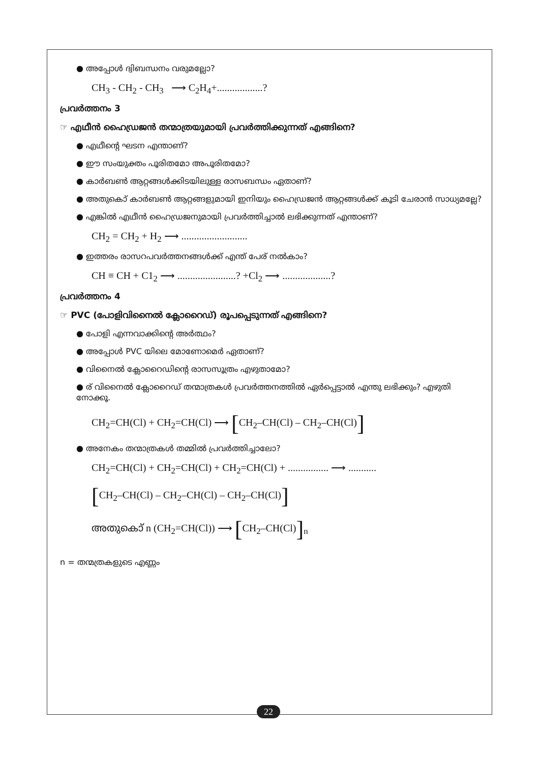● അപ്പോൾ ദ്വിബന്ധനം വരുമല്ലോ?
CH<sub>3</sub> - CH<sub>2</sub> - CH<sub>3</sub> ⟶ C<sub>2</sub>H<sub>4</sub>+..................?
പ്രവർത്തനം 3
☞ എഥീൻ ഹൈഡ്രജൻ തന്മാത്രയുമായി പ്രവർത്തിക്കുന്നത് എങ്ങിനെ?
● എഥീന്റെ ഘടന എന്താണ്?
● ഈ സംയുക്തം പൂരിതമോ അപൂരിതമോ?
● കാർബൺ ആറ്റങ്ങൾക്കിടയിലുള്ള രാസബന്ധം ഏതാണ്?
● അതുകൊ് കാർബൺ ആറ്റങ്ങളുമായി ഇനിയും ഹൈഡ്രജൻ ആറ്റങ്ങൾക്ക് കൂടി ചേരാൻ സാധ്യമല്ലേ?
● എങ്കിൽ എഥീൻ ഹൈഡ്രജനുമായി പ്രവർത്തിച്ചാൽ ലഭിക്കുന്നത് എന്താണ്?
CH<sub>2</sub> = CH<sub>2</sub> + H<sub>2</sub> ⟶ ..........................
● ഇത്തരം രാസറപവർത്തനങ്ങൾക്ക് എന്ത് പേര് നൽകാം?
CH ≡ CH + C1<sub>2</sub> ⟶ .......................? +Cl<sub>2</sub> ⟶ ...................?
പ്രവർത്തനം 4
☞ PVC (പോളിവിനൈൽ ക്ലോറൈഡ്) രൂപപ്പെടുന്നത് എങ്ങിനെ?
● പോളി എന്നവാക്കിന്റെ അർത്ഥം?
● അപ്പോൾ PVC യിലെ മോണോമെർ ഏതാണ്?
● വിനൈൽ ക്ലോറൈഡിന്റെ രാസസൂത്രം എഴുതാമോ?
● ര് വിനൈൽ ക്ലോറൈഡ് തന്മാത്രകൾ പ്രവർത്തനത്തിൽ ഏർപ്പെട്ടാൽ എന്തു ലഭിക്കും? എഴുതി നോക്കൂ.
CH<sub>2</sub>=CH(Cl) + CH<sub>2</sub>=CH(Cl) ⟶ [CH<sub>2</sub>–CH(Cl) – CH<sub>2</sub>–CH(Cl)]
● അനേകം തന്മാത്രകൾ തമ്മിൽ പ്രവർത്തിച്ചാലോ?
CH<sub>2</sub>=CH(Cl) + CH<sub>2</sub>=CH(Cl) + CH<sub>2</sub>=CH(Cl) + ................ ⟶ ...........
[CH<sub>2</sub>–CH(Cl) – CH<sub>2</sub>–CH(Cl) – CH<sub>2</sub>–CH(Cl)]
അതുകൊ് n (CH<sub>2</sub>=CH(Cl)) ⟶ [CH<sub>2</sub>–CH(Cl)]<sub>n</sub>
n = തന്മത്രകളുടെ എണ്ണം
22